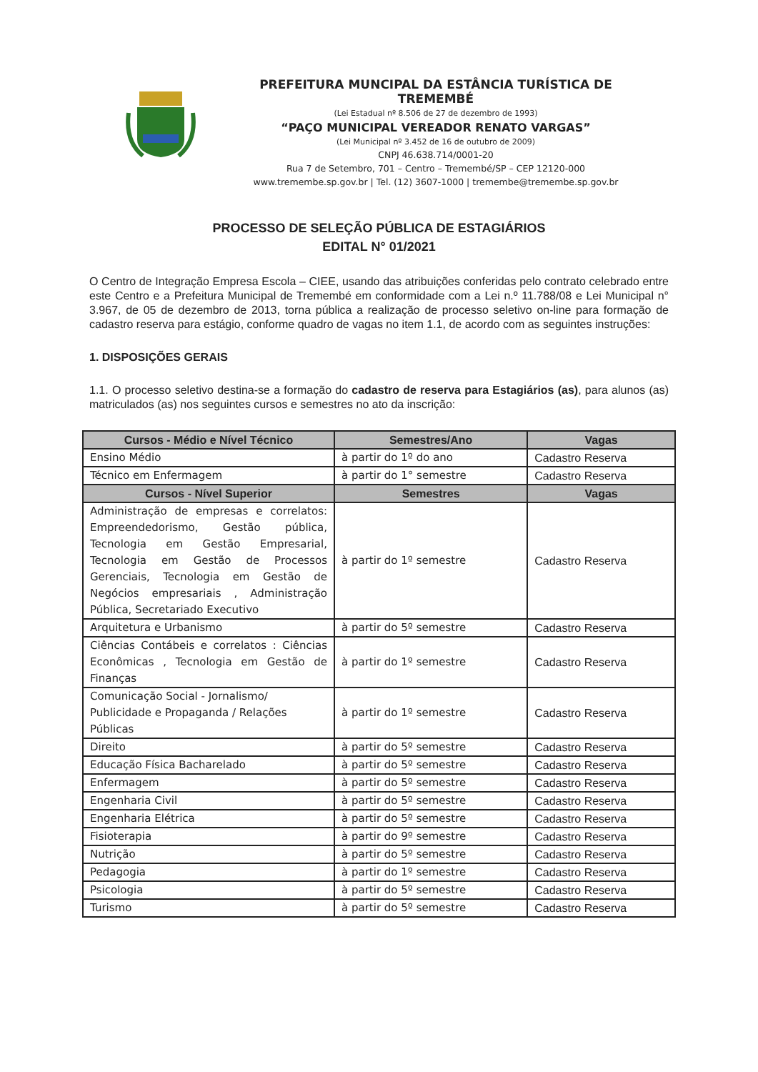PREFEITURA MUNCIPAL DA ESTÂNCIA TURÍSTICA DE TREMEMBÉ
(Lei Estadual nº 8.506 de 27 de dezembro de 1993)
“PAÇO MUNICIPAL VEREADOR RENATO VARGAS”
(Lei Municipal nº 3.452 de 16 de outubro de 2009)
CNPJ 46.638.714/0001-20
Rua 7 de Setembro, 701 – Centro – Tremembé/SP – CEP 12120-000
www.tremembe.sp.gov.br | Tel. (12) 3607-1000 | tremembe@tremembe.sp.gov.br
PROCESSO DE SELEÇÃO PÚBLICA DE ESTAGIÁRIOS
EDITAL N° 01/2021
O Centro de Integração Empresa Escola – CIEE, usando das atribuições conferidas pelo contrato celebrado entre este Centro e a Prefeitura Municipal de Tremembé em conformidade com a Lei n.º 11.788/08 e Lei Municipal n° 3.967, de 05 de dezembro de 2013, torna pública a realização de processo seletivo on-line para formação de cadastro reserva para estágio, conforme quadro de vagas no item 1.1, de acordo com as seguintes instruções:
1. DISPOSIÇÕES GERAIS
1.1. O processo seletivo destina-se a formação do cadastro de reserva para Estagiários (as), para alunos (as) matriculados (as) nos seguintes cursos e semestres no ato da inscrição:
| Cursos - Médio e Nível Técnico | Semestres/Ano | Vagas |
| --- | --- | --- |
| Ensino Médio | à partir do 1º do ano | Cadastro Reserva |
| Técnico em Enfermagem | à partir do 1° semestre | Cadastro Reserva |
| Cursos - Nível Superior | Semestres | Vagas |
| Administração de empresas e correlatos: Empreendedorismo, Gestão pública, Tecnologia em Gestão Empresarial, Tecnologia em Gestão de Processos Gerenciais, Tecnologia em Gestão de Negócios empresariais , Administração Pública, Secretariado Executivo | à partir do 1º semestre | Cadastro Reserva |
| Arquitetura e Urbanismo | à partir do 5º semestre | Cadastro Reserva |
| Ciências Contábeis e correlatos : Ciências Econômicas , Tecnologia em Gestão de Finanças | à partir do 1º semestre | Cadastro Reserva |
| Comunicação Social - Jornalismo/ Publicidade e Propaganda / Relações Públicas | à partir do 1º semestre | Cadastro Reserva |
| Direito | à partir do 5º semestre | Cadastro Reserva |
| Educação Física Bacharelado | à partir do 5º semestre | Cadastro Reserva |
| Enfermagem | à partir do 5º semestre | Cadastro Reserva |
| Engenharia Civil | à partir do 5º semestre | Cadastro Reserva |
| Engenharia Elétrica | à partir do 5º semestre | Cadastro Reserva |
| Fisioterapia | à partir do 9º semestre | Cadastro Reserva |
| Nutrição | à partir do 5º semestre | Cadastro Reserva |
| Pedagogia | à partir do 1º semestre | Cadastro Reserva |
| Psicologia | à partir do 5º semestre | Cadastro Reserva |
| Turismo | à partir do 5º semestre | Cadastro Reserva |